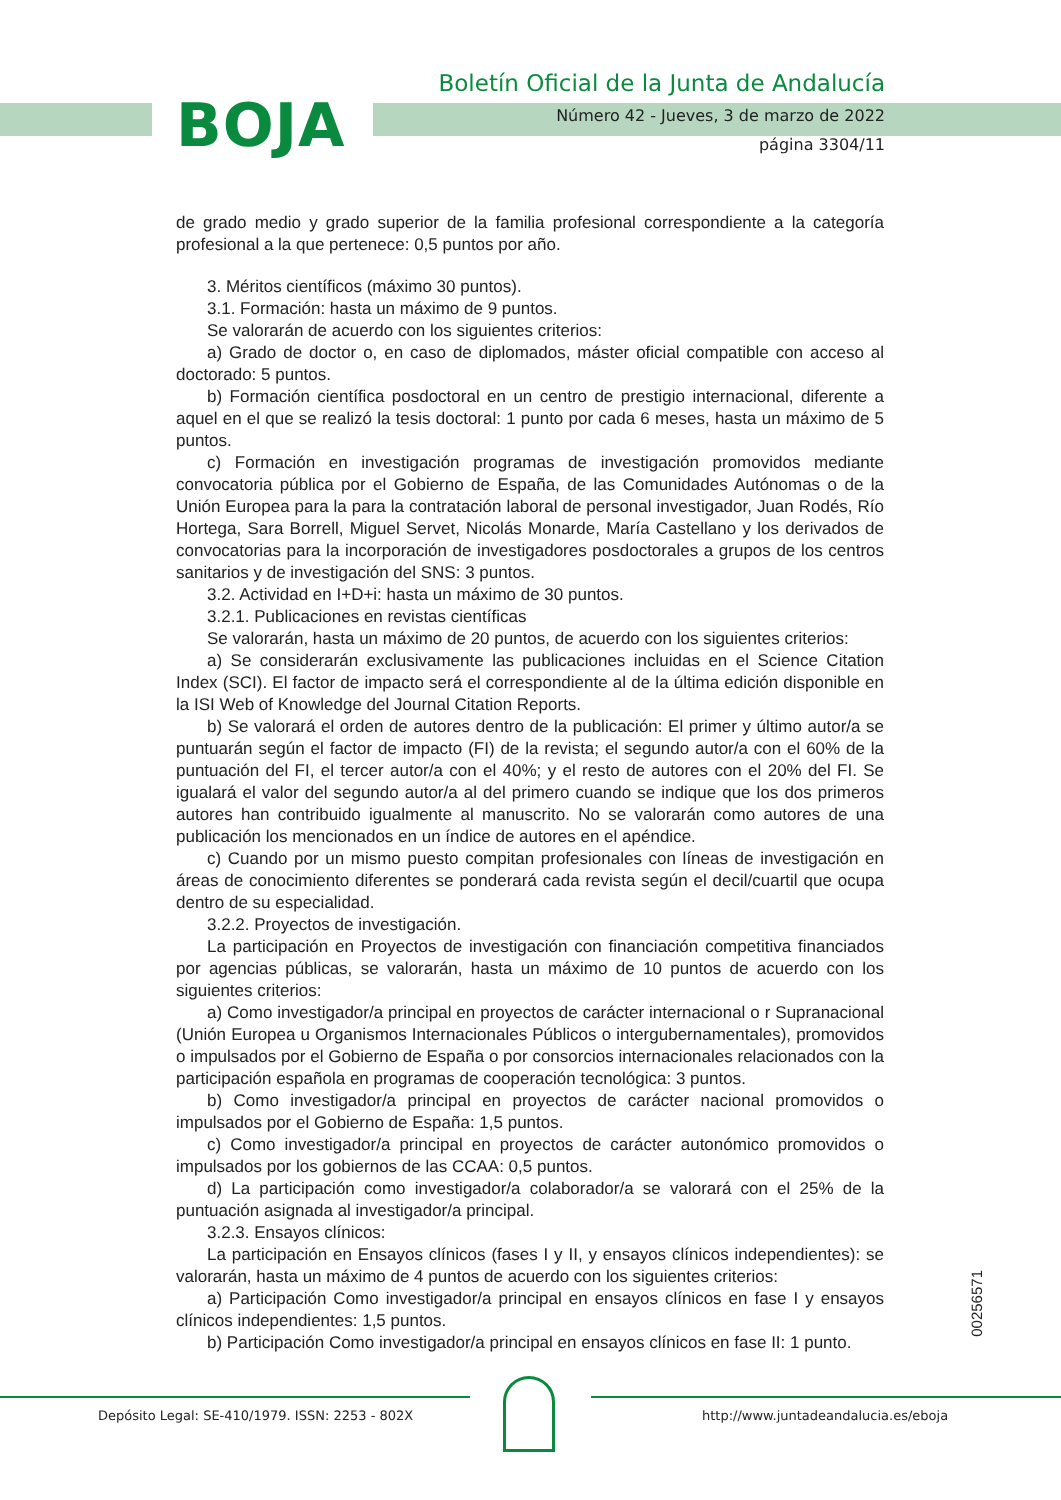BOJA
Boletín Oficial de la Junta de Andalucía
Número 42 - Jueves, 3 de marzo de 2022
página 3304/11
de grado medio y grado superior de la familia profesional correspondiente a la categoría profesional a la que pertenece: 0,5 puntos por año.
3. Méritos científicos (máximo 30 puntos).
3.1. Formación: hasta un máximo de 9 puntos.
Se valorarán de acuerdo con los siguientes criterios:
a) Grado de doctor o, en caso de diplomados, máster oficial compatible con acceso al doctorado: 5 puntos.
b) Formación científica posdoctoral en un centro de prestigio internacional, diferente a aquel en el que se realizó la tesis doctoral: 1 punto por cada 6 meses, hasta un máximo de 5 puntos.
c) Formación en investigación programas de investigación promovidos mediante convocatoria pública por el Gobierno de España, de las Comunidades Autónomas o de la Unión Europea para la para la contratación laboral de personal investigador, Juan Rodés, Río Hortega, Sara Borrell, Miguel Servet, Nicolás Monarde, María Castellano y los derivados de convocatorias para la incorporación de investigadores posdoctorales a grupos de los centros sanitarios y de investigación del SNS: 3 puntos.
3.2. Actividad en I+D+i: hasta un máximo de 30 puntos.
3.2.1. Publicaciones en revistas científicas
Se valorarán, hasta un máximo de 20 puntos, de acuerdo con los siguientes criterios:
a) Se considerarán exclusivamente las publicaciones incluidas en el Science Citation Index (SCI). El factor de impacto será el correspondiente al de la última edición disponible en la ISI Web of Knowledge del Journal Citation Reports.
b) Se valorará el orden de autores dentro de la publicación: El primer y último autor/a se puntuarán según el factor de impacto (FI) de la revista; el segundo autor/a con el 60% de la puntuación del FI, el tercer autor/a con el 40%; y el resto de autores con el 20% del FI. Se igualará el valor del segundo autor/a al del primero cuando se indique que los dos primeros autores han contribuido igualmente al manuscrito. No se valorarán como autores de una publicación los mencionados en un índice de autores en el apéndice.
c) Cuando por un mismo puesto compitan profesionales con líneas de investigación en áreas de conocimiento diferentes se ponderará cada revista según el decil/cuartil que ocupa dentro de su especialidad.
3.2.2. Proyectos de investigación.
La participación en Proyectos de investigación con financiación competitiva financiados por agencias públicas, se valorarán, hasta un máximo de 10 puntos de acuerdo con los siguientes criterios:
a) Como investigador/a principal en proyectos de carácter internacional o r Supranacional (Unión Europea u Organismos Internacionales Públicos o intergubernamentales), promovidos o impulsados por el Gobierno de España o por consorcios internacionales relacionados con la participación española en programas de cooperación tecnológica: 3 puntos.
b) Como investigador/a principal en proyectos de carácter nacional promovidos o impulsados por el Gobierno de España: 1,5 puntos.
c) Como investigador/a principal en proyectos de carácter autonómico promovidos o impulsados por los gobiernos de las CCAA: 0,5 puntos.
d) La participación como investigador/a colaborador/a se valorará con el 25% de la puntuación asignada al investigador/a principal.
3.2.3. Ensayos clínicos:
La participación en Ensayos clínicos (fases I y II, y ensayos clínicos independientes): se valorarán, hasta un máximo de 4 puntos de acuerdo con los siguientes criterios:
a) Participación Como investigador/a principal en ensayos clínicos en fase I y ensayos clínicos independientes: 1,5 puntos.
b) Participación Como investigador/a principal en ensayos clínicos en fase II: 1 punto.
00256571
Depósito Legal: SE-410/1979. ISSN: 2253 - 802X http://www.juntadeandalucia.es/eboja